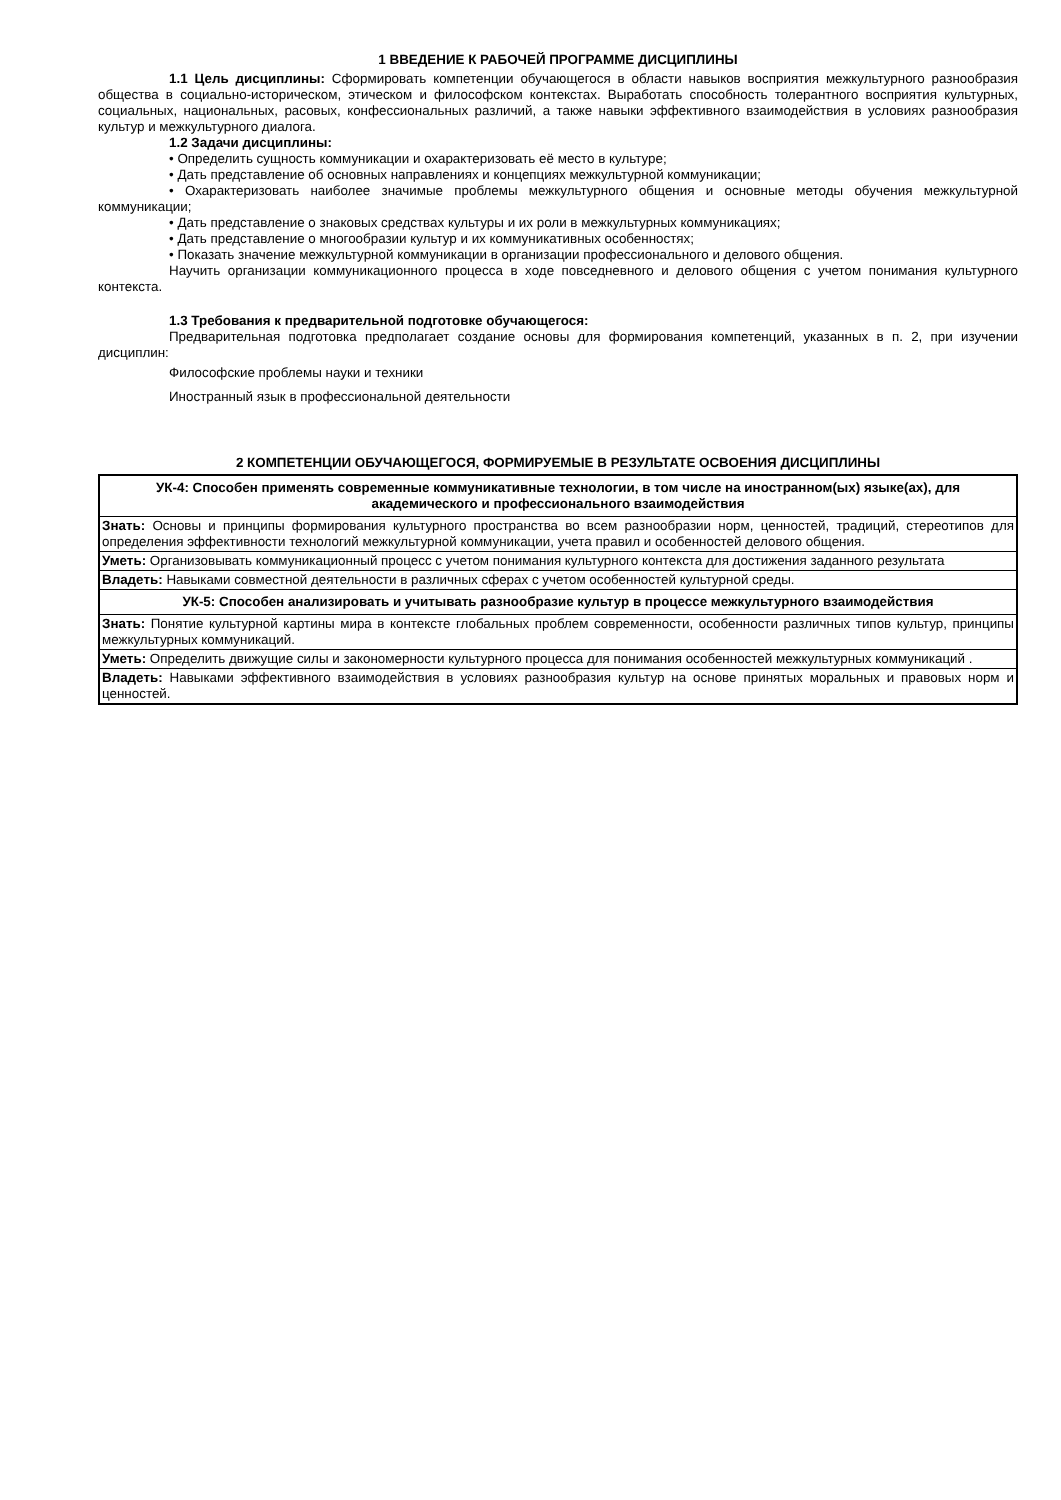1 ВВЕДЕНИЕ К РАБОЧЕЙ ПРОГРАММЕ ДИСЦИПЛИНЫ
1.1 Цель дисциплины: Сформировать компетенции обучающегося в области навыков восприятия межкультурного разнообразия общества в социально-историческом, этическом и философском контекстах. Выработать способность толерантного восприятия культурных, социальных, национальных, расовых, конфессиональных различий, а также навыки эффективного взаимодействия в условиях разнообразия культур и межкультурного диалога.
1.2 Задачи дисциплины:
• Определить сущность коммуникации и охарактеризовать её место в культуре;
• Дать представление об основных направлениях и концепциях межкультурной коммуникации;
• Охарактеризовать наиболее значимые проблемы межкультурного общения и основные методы обучения межкультурной коммуникации;
• Дать представление о знаковых средствах культуры и их роли в межкультурных коммуникациях;
• Дать представление о многообразии культур и их коммуникативных особенностях;
• Показать значение межкультурной коммуникации в организации профессионального и делового общения.
Научить организации коммуникационного процесса в ходе повседневного и делового общения с учетом понимания культурного контекста.
1.3 Требования к предварительной подготовке обучающегося:
Предварительная подготовка предполагает создание основы для формирования компетенций, указанных в п. 2, при изучении дисциплин:
Философские проблемы науки и техники
Иностранный язык в профессиональной деятельности
2 КОМПЕТЕНЦИИ ОБУЧАЮЩЕГОСЯ, ФОРМИРУЕМЫЕ В РЕЗУЛЬТАТЕ ОСВОЕНИЯ ДИСЦИПЛИНЫ
| УК-4: Способен применять современные коммуникативные технологии, в том числе на иностранном(ых) языке(ах), для академического и профессионального взаимодействия |
| --- |
| Знать: Основы и принципы формирования культурного пространства во всем разнообразии норм, ценностей, традиций, стереотипов для определения эффективности технологий межкультурной коммуникации, учета правил и особенностей делового общения. |
| Уметь: Организовывать коммуникационный процесс с учетом понимания культурного контекста для достижения заданного результата |
| Владеть: Навыками совместной деятельности в различных сферах с учетом особенностей культурной среды. |
| УК-5: Способен анализировать и учитывать разнообразие культур в процессе межкультурного взаимодействия |
| Знать: Понятие культурной картины мира в контексте глобальных проблем современности, особенности различных типов культур, принципы межкультурных коммуникаций. |
| Уметь: Определить движущие силы и закономерности культурного процесса для понимания особенностей межкультурных коммуникаций . |
| Владеть: Навыками эффективного взаимодействия в условиях разнообразия культур на основе принятых моральных и правовых норм и ценностей. |